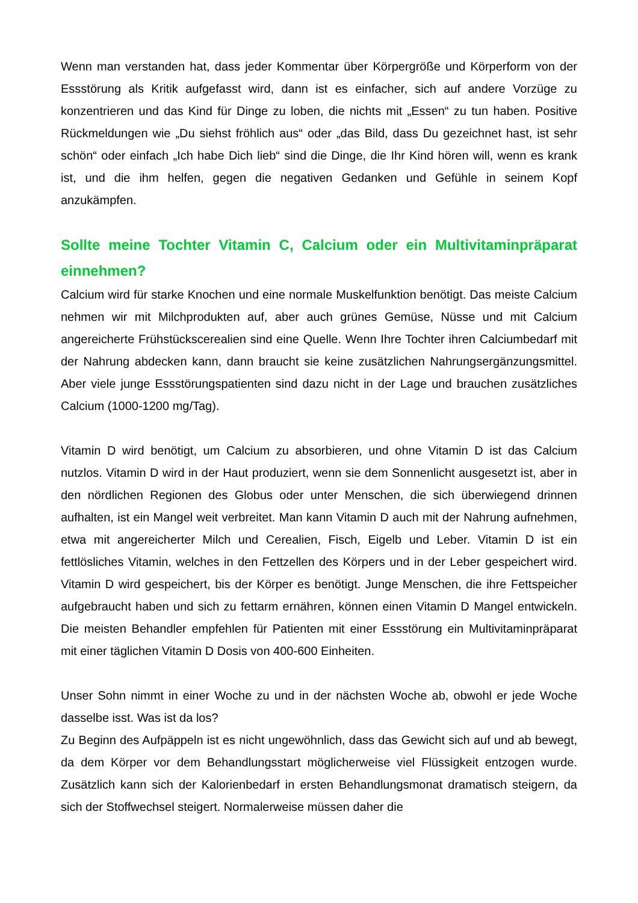Wenn man verstanden hat, dass jeder Kommentar über Körpergröße und Körperform von der Essstörung als Kritik aufgefasst wird, dann ist es einfacher, sich auf andere Vorzüge zu konzentrieren und das Kind für Dinge zu loben, die nichts mit „Essen“ zu tun haben. Positive Rückmeldungen wie „Du siehst fröhlich aus“ oder „das Bild, dass Du gezeichnet hast, ist sehr schön“ oder einfach „Ich habe Dich lieb“ sind die Dinge, die Ihr Kind hören will, wenn es krank ist, und die ihm helfen, gegen die negativen Gedanken und Gefühle in seinem Kopf anzukämpfen.
Sollte meine Tochter Vitamin C, Calcium oder ein Multivitaminpräparat einnehmen?
Calcium wird für starke Knochen und eine normale Muskelfunktion benötigt. Das meiste Calcium nehmen wir mit Milchprodukten auf, aber auch grünes Gemüse, Nüsse und mit Calcium angereicherte Frühstückscerealien sind eine Quelle. Wenn Ihre Tochter ihren Calciumbedarf mit der Nahrung abdecken kann, dann braucht sie keine zusätzlichen Nahrungsergänzungsmittel. Aber viele junge Essstörungspatienten sind dazu nicht in der Lage und brauchen zusätzliches Calcium (1000-1200 mg/Tag).
Vitamin D wird benötigt, um Calcium zu absorbieren, und ohne Vitamin D ist das Calcium nutzlos. Vitamin D wird in der Haut produziert, wenn sie dem Sonnenlicht ausgesetzt ist, aber in den nördlichen Regionen des Globus oder unter Menschen, die sich überwiegend drinnen aufhalten, ist ein Mangel weit verbreitet. Man kann Vitamin D auch mit der Nahrung aufnehmen, etwa mit angereicherter Milch und Cerealien, Fisch, Eigelb und Leber. Vitamin D ist ein fettlösliches Vitamin, welches in den Fettzellen des Körpers und in der Leber gespeichert wird. Vitamin D wird gespeichert, bis der Körper es benötigt. Junge Menschen, die ihre Fettspeicher aufgebraucht haben und sich zu fettarm ernähren, können einen Vitamin D Mangel entwickeln. Die meisten Behandler empfehlen für Patienten mit einer Essstörung ein Multivitaminpräparat mit einer täglichen Vitamin D Dosis von 400-600 Einheiten.
Unser Sohn nimmt in einer Woche zu und in der nächsten Woche ab, obwohl er jede Woche dasselbe isst. Was ist da los?
Zu Beginn des Aufpäppeln ist es nicht ungewöhnlich, dass das Gewicht sich auf und ab bewegt, da dem Körper vor dem Behandlungsstart möglicherweise viel Flüssigkeit entzogen wurde. Zusätzlich kann sich der Kalorienbedarf in ersten Behandlungsmonat dramatisch steigern, da sich der Stoffwechsel steigert. Normalerweise müssen daher die